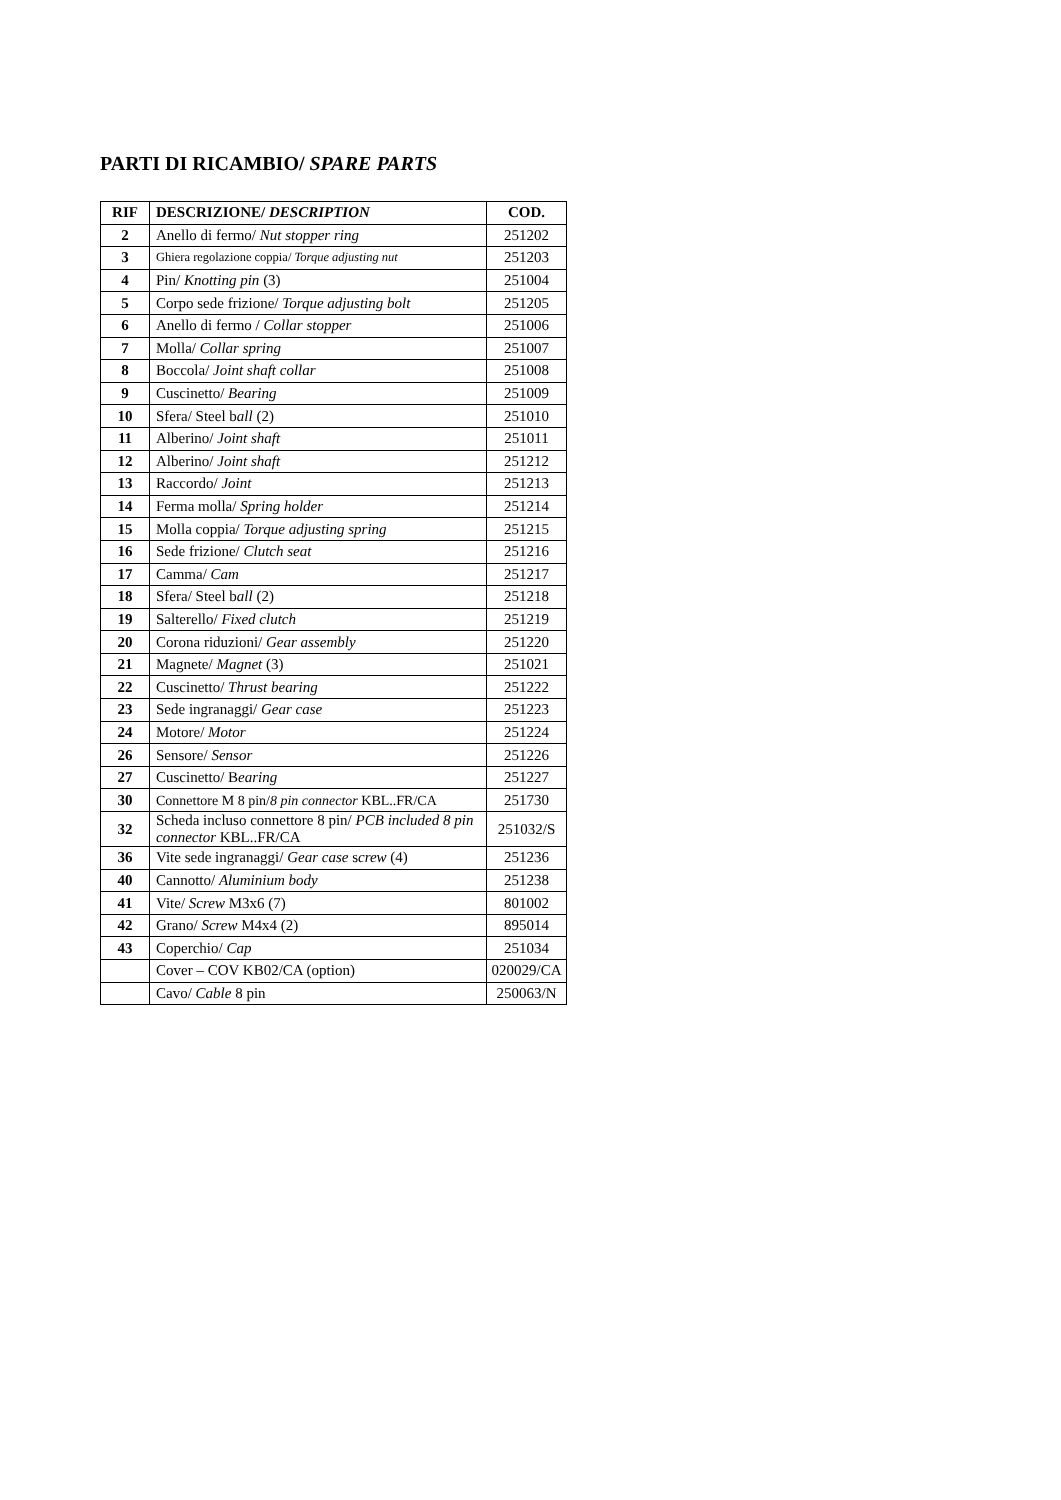PARTI DI RICAMBIO/ SPARE PARTS
| RIF | DESCRIZIONE/ DESCRIPTION | COD. |
| --- | --- | --- |
| 2 | Anello di fermo/ Nut stopper ring | 251202 |
| 3 | Ghiera regolazione coppia/ Torque adjusting nut | 251203 |
| 4 | Pin/ Knotting pin (3) | 251004 |
| 5 | Corpo sede frizione/ Torque adjusting bolt | 251205 |
| 6 | Anello di fermo / Collar stopper | 251006 |
| 7 | Molla/ Collar spring | 251007 |
| 8 | Boccola/ Joint shaft collar | 251008 |
| 9 | Cuscinetto/ Bearing | 251009 |
| 10 | Sfera/ Steel b all (2) | 251010 |
| 11 | Alberino/ Joint shaft | 251011 |
| 12 | Alberino/ Joint shaft | 251212 |
| 13 | Raccordo/ Joint | 251213 |
| 14 | Ferma molla/ Spring holder | 251214 |
| 15 | Molla coppia/ Torque adjusting spring | 251215 |
| 16 | Sede frizione/ Clutch seat | 251216 |
| 17 | Camma/ Cam | 251217 |
| 18 | Sfera/ Steel b all (2) | 251218 |
| 19 | Salterello/ Fixed clutch | 251219 |
| 20 | Corona riduzioni/ Gear assembly | 251220 |
| 21 | Magnete/ Magnet (3) | 251021 |
| 22 | Cuscinetto/ Thrust bearing | 251222 |
| 23 | Sede ingranaggi/ Gear case | 251223 |
| 24 | Motore/ Motor | 251224 |
| 26 | Sensore/ Sensor | 251226 |
| 27 | Cuscinetto/ B earing | 251227 |
| 30 | Connettore M 8 pin/ 8 pin connector KBL..FR/CA | 251730 |
| 32 | Scheda incluso connettore 8 pin/ PCB included 8 pin connector KBL..FR/CA | 251032/S |
| 36 | Vite sede ingranaggi/ Gear case s crew (4) | 251236 |
| 40 | Cannotto/ Aluminium body | 251238 |
| 41 | Vite/ Screw M3x6 (7) | 801002 |
| 42 | Grano/ Screw M4x4 (2) | 895014 |
| 43 | Coperchio/ Cap | 251034 |
| | Cover – COV KB02/CA (option) | 020029/CA |
| | Cavo/ Cable 8 pin | 250063/N |